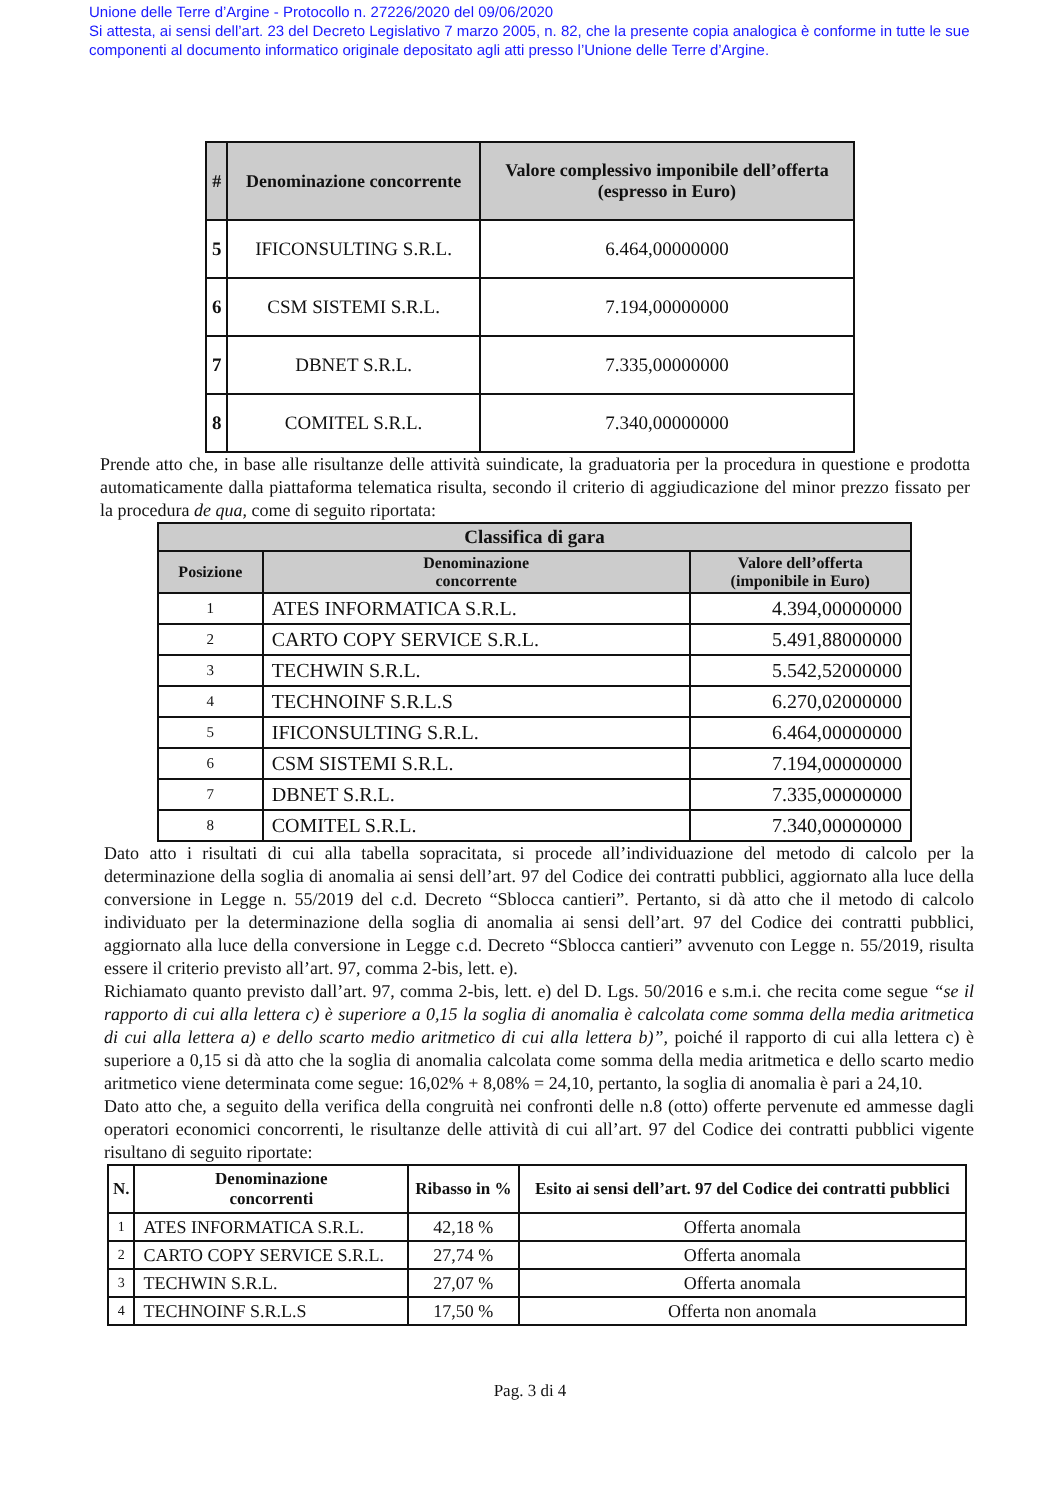Unione delle Terre d’Argine - Protocollo n. 27226/2020 del 09/06/2020
Si attesta, ai sensi dell’art. 23 del Decreto Legislativo 7 marzo 2005, n. 82, che la presente copia analogica è conforme in tutte le sue componenti al documento informatico originale depositato agli atti presso l’Unione delle Terre d’Argine.
| # | Denominazione concorrente | Valore complessivo imponibile dell’offerta (espresso in Euro) |
| --- | --- | --- |
| 5 | IFICONSULTING S.R.L. | 6.464,00000000 |
| 6 | CSM SISTEMI S.R.L. | 7.194,00000000 |
| 7 | DBNET S.R.L. | 7.335,00000000 |
| 8 | COMITEL S.R.L. | 7.340,00000000 |
Prende atto che, in base alle risultanze delle attività suindicate, la graduatoria per la procedura in questione e prodotta automaticamente dalla piattaforma telematica risulta, secondo il criterio di aggiudicazione del minor prezzo fissato per la procedura de qua, come di seguito riportata:
| Classifica di gara | | |
| --- | --- | --- |
| Posizione | Denominazione concorrente | Valore dell’offerta (imponibile in Euro) |
| 1 | ATES INFORMATICA S.R.L. | 4.394,00000000 |
| 2 | CARTO COPY SERVICE S.R.L. | 5.491,88000000 |
| 3 | TECHWIN S.R.L. | 5.542,52000000 |
| 4 | TECHNOINF S.R.L.S | 6.270,02000000 |
| 5 | IFICONSULTING S.R.L. | 6.464,00000000 |
| 6 | CSM SISTEMI S.R.L. | 7.194,00000000 |
| 7 | DBNET S.R.L. | 7.335,00000000 |
| 8 | COMITEL S.R.L. | 7.340,00000000 |
Dato atto i risultati di cui alla tabella sopracitata, si procede all’individuazione del metodo di calcolo per la determinazione della soglia di anomalia ai sensi dell’art. 97 del Codice dei contratti pubblici, aggiornato alla luce della conversione in Legge n. 55/2019 del c.d. Decreto “Sblocca cantieri”. Pertanto, si dà atto che il metodo di calcolo individuato per la determinazione della soglia di anomalia ai sensi dell’art. 97 del Codice dei contratti pubblici, aggiornato alla luce della conversione in Legge c.d. Decreto “Sblocca cantieri” avvenuto con Legge n. 55/2019, risulta essere il criterio previsto all’art. 97, comma 2-bis, lett. e).
Richiamato quanto previsto dall’art. 97, comma 2-bis, lett. e) del D. Lgs. 50/2016 e s.m.i. che recita come segue “se il rapporto di cui alla lettera c) è superiore a 0,15 la soglia di anomalia è calcolata come somma della media aritmetica di cui alla lettera a) e dello scarto medio aritmetico di cui alla lettera b)”, poiché il rapporto di cui alla lettera c) è superiore a 0,15 si dà atto che la soglia di anomalia calcolata come somma della media aritmetica e dello scarto medio aritmetico viene determinata come segue: 16,02% + 8,08% = 24,10, pertanto, la soglia di anomalia è pari a 24,10.
Dato atto che, a seguito della verifica della congruità nei confronti delle n.8 (otto) offerte pervenute ed ammesse dagli operatori economici concorrenti, le risultanze delle attività di cui all’art. 97 del Codice dei contratti pubblici vigente risultano di seguito riportate:
| N. | Denominazione concorrenti | Ribasso in % | Esito ai sensi dell’art. 97 del Codice dei contratti pubblici |
| --- | --- | --- | --- |
| 1 | ATES INFORMATICA S.R.L. | 42,18 % | Offerta anomala |
| 2 | CARTO COPY SERVICE S.R.L. | 27,74 % | Offerta anomala |
| 3 | TECHWIN S.R.L. | 27,07 % | Offerta anomala |
| 4 | TECHNOINF S.R.L.S | 17,50 % | Offerta non anomala |
Pag. 3 di 4